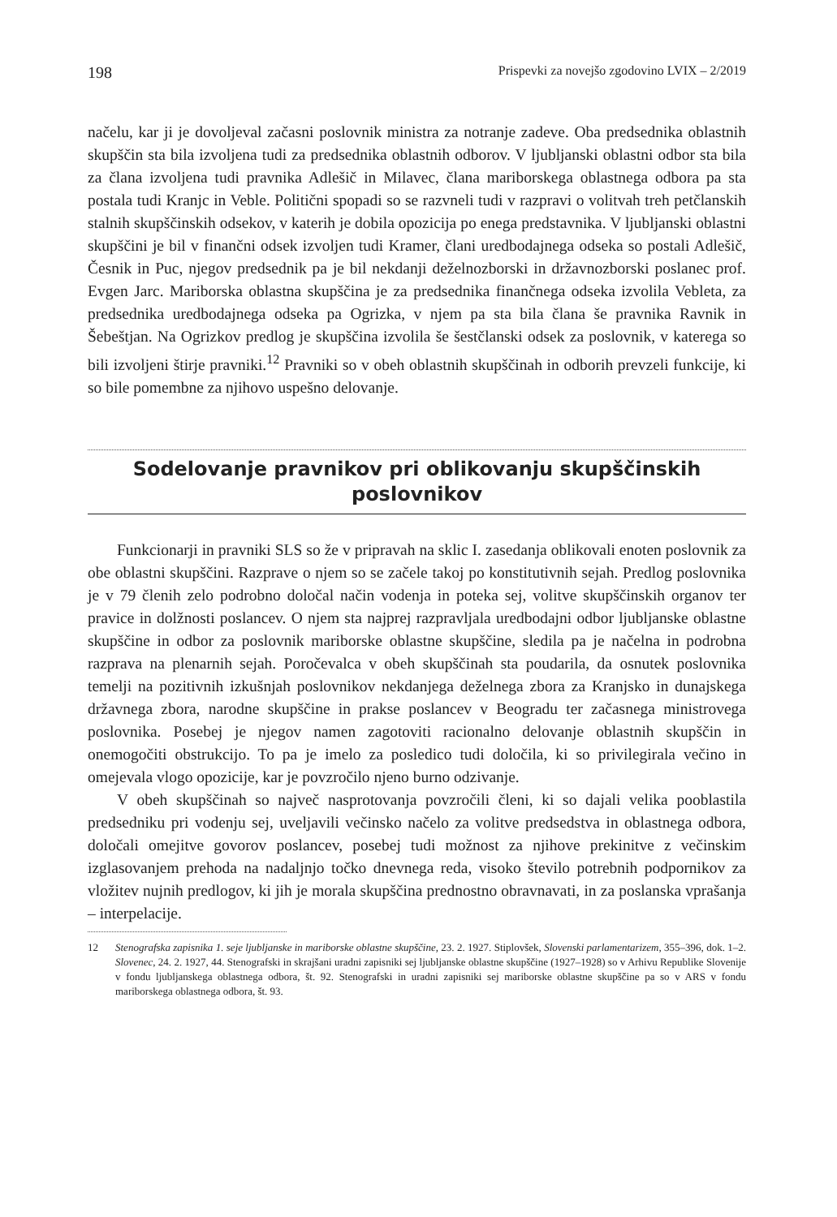198 Prispevki za novejšo zgodovino LVIX – 2/2019
načelu, kar ji je dovoljeval začasni poslovnik ministra za notranje zadeve. Oba predsednika oblastnih skupščin sta bila izvoljena tudi za predsednika oblastnih odborov. V ljubljanski oblastni odbor sta bila za člana izvoljena tudi pravnika Adlešič in Milavec, člana mariborskega oblastnega odbora pa sta postala tudi Kranjc in Veble. Politični spopadi so se razvneli tudi v razpravi o volitvah treh petčlanskih stalnih skupščinskih odsekov, v katerih je dobila opozicija po enega predstavnika. V ljubljanski oblastni skupščini je bil v finančni odsek izvoljen tudi Kramer, člani uredbodajnega odseka so postali Adlešič, Česnik in Puc, njegov predsednik pa je bil nekdanji deželnozborski in državnozborski poslanec prof. Evgen Jarc. Mariborska oblastna skupščina je za predsednika finančnega odseka izvolila Vebleta, za predsednika uredbodajnega odseka pa Ogrizka, v njem pa sta bila člana še pravnika Ravnik in Šebeštjan. Na Ogrizkov predlog je skupščina izvolila še šestčlanski odsek za poslovnik, v katerega so bili izvoljeni štirje pravniki.<sup>12</sup> Pravniki so v obeh oblastnih skupščinah in odborih prevzeli funkcije, ki so bile pomembne za njihovo uspešno delovanje.
Sodelovanje pravnikov pri oblikovanju skupščinskih poslovnikov
Funkcionarji in pravniki SLS so že v pripravah na sklic I. zasedanja oblikovali enoten poslovnik za obe oblastni skupščini. Razprave o njem so se začele takoj po konstitutivnih sejah. Predlog poslovnika je v 79 členih zelo podrobno določal način vodenja in poteka sej, volitve skupščinskih organov ter pravice in dolžnosti poslancev. O njem sta najprej razpravljala uredbodajni odbor ljubljanske oblastne skupščine in odbor za poslovnik mariborske oblastne skupščine, sledila pa je načelna in podrobna razprava na plenarnih sejah. Poročevalca v obeh skupščinah sta poudarila, da osnutek poslovnika temelji na pozitivnih izkušnjah poslovnikov nekdanjega deželnega zbora za Kranjsko in dunajskega državnega zbora, narodne skupščine in prakse poslancev v Beogradu ter začasnega ministrovega poslovnika. Posebej je njegov namen zagotoviti racionalno delovanje oblastnih skupščin in onemogočiti obstrukcijo. To pa je imelo za posledico tudi določila, ki so privilegirala večino in omejevala vlogo opozicije, kar je povzročilo njeno burno odzivanje.
V obeh skupščinah so največ nasprotovanja povzročili členi, ki so dajali velika pooblastila predsedniku pri vodenju sej, uveljavili večinsko načelo za volitve predsedstva in oblastnega odbora, določali omejitve govorov poslancev, posebej tudi možnost za njihove prekinitve z večinskim izglasovanjem prehoda na nadaljnjo točko dnevnega reda, visoko število potrebnih podpornikov za vložitev nujnih predlogov, ki jih je morala skupščina prednostno obravnavati, in za poslanska vprašanja – interpelacije.
12 Stenografska zapisnika 1. seje ljubljanske in mariborske oblastne skupščine, 23. 2. 1927. Stiplovšek, Slovenski parlamentarizem, 355–396, dok. 1–2. Slovenec, 24. 2. 1927, 44. Stenografski in skrajšani uradni zapisniki sej ljubljanske oblastne skupščine (1927–1928) so v Arhivu Republike Slovenije v fondu ljubljanskega oblastnega odbora, št. 92. Stenografski in uradni zapisniki sej mariborske oblastne skupščine pa so v ARS v fondu mariborskega oblastnega odbora, št. 93.